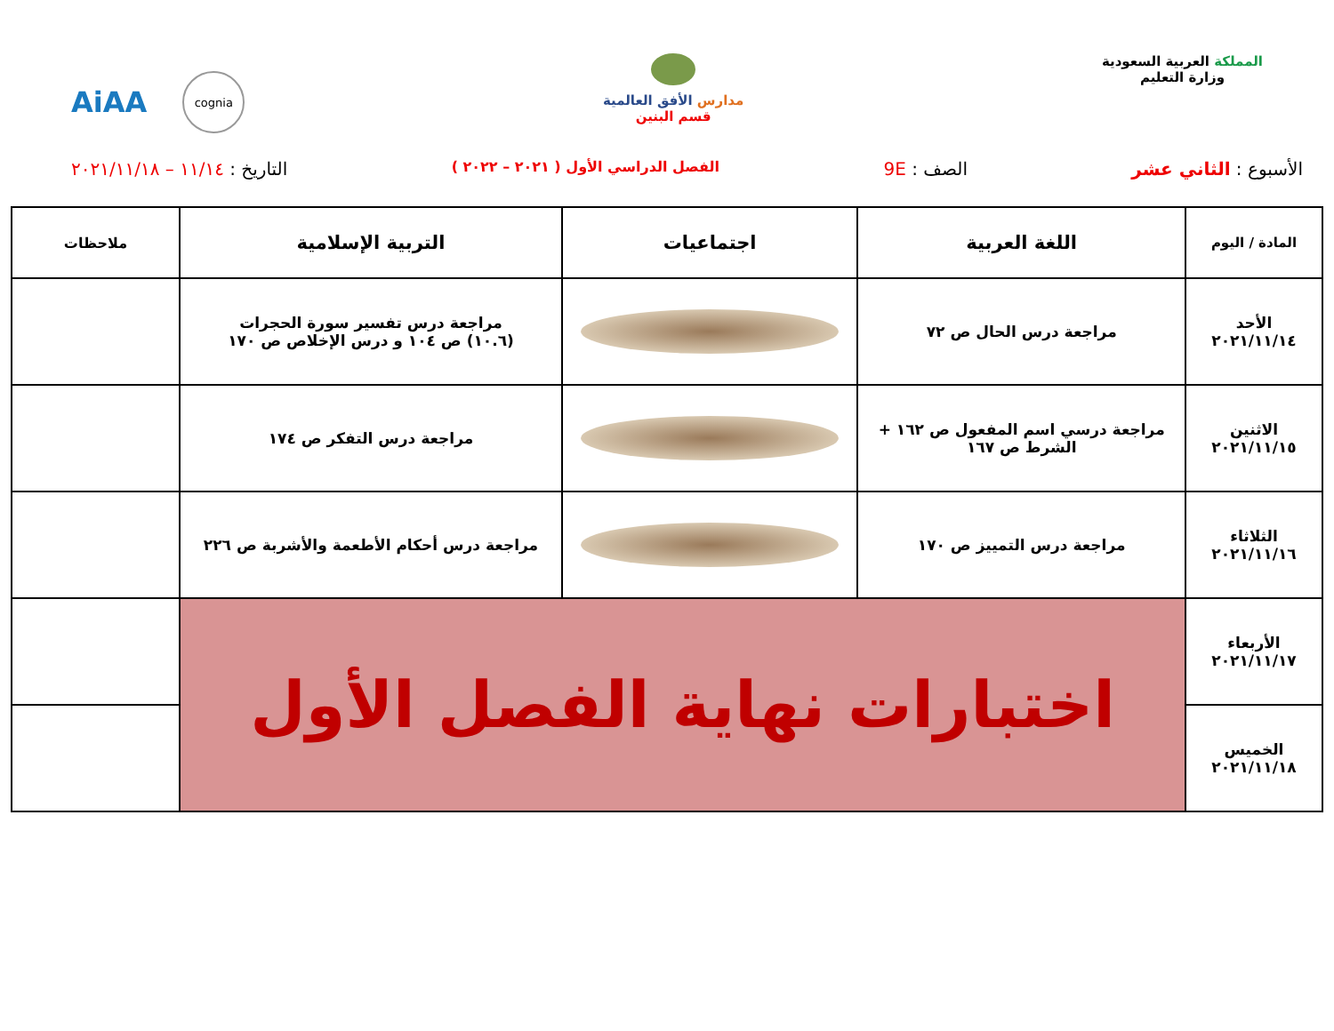المملكة العربية السعودية
وزارة التعليم
مدارس الأفق العالمية
قسم البنين
AiAA
cognia
الأسبوع : الثاني عشر الصف : 9E الفصل الدراسي الأول ( ٢٠٢١ – ٢٠٢٢ ) التاريخ : ١١/١٤ – ٢٠٢١/١١/١٨
| المادة / اليوم | اللغة العربية | اجتماعيات | التربية الإسلامية | ملاحظات |
| --- | --- | --- | --- | --- |
| الأحد ٢٠٢١/١١/١٤ | مراجعة درس الحال ص ٧٢ | | مراجعة درس تفسير سورة الحجرات (١٠.٦) ص ١٠٤ و درس الإخلاص ص ١٧٠ | |
| الاثنين ٢٠٢١/١١/١٥ | مراجعة درسي اسم المفعول ص ١٦٢ + الشرط ص ١٦٧ | | مراجعة درس التفكر ص ١٧٤ | |
| الثلاثاء ٢٠٢١/١١/١٦ | مراجعة درس التمييز ص ١٧٠ | | مراجعة درس أحكام الأطعمة والأشربة ص ٢٢٦ | |
| الأربعاء ٢٠٢١/١١/١٧ | اختبارات نهاية الفصل الأول | | | |
| الخميس ٢٠٢١/١١/١٨ | | | | |